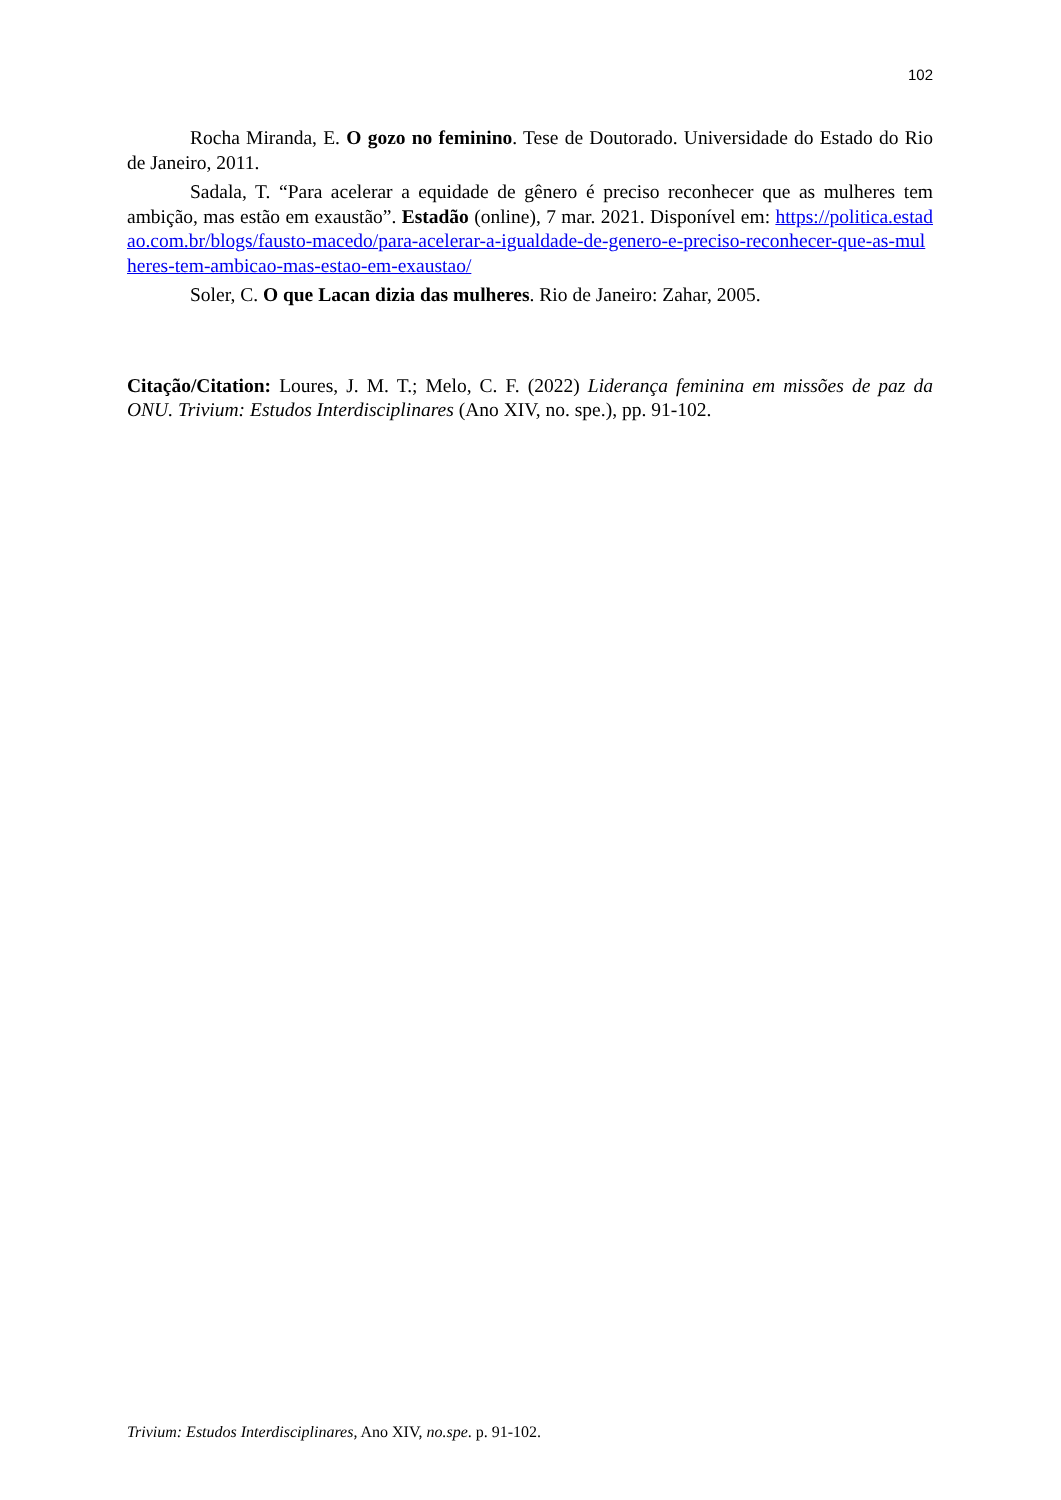102
Rocha Miranda, E. O gozo no feminino. Tese de Doutorado. Universidade do Estado do Rio de Janeiro, 2011.
Sadala, T. “Para acelerar a equidade de gênero é preciso reconhecer que as mulheres tem ambição, mas estão em exaustão”. Estadão (online), 7 mar. 2021. Disponível em: https://politica.estadao.com.br/blogs/fausto-macedo/para-acelerar-a-igualdade-de-genero-e-preciso-reconhecer-que-as-mulheres-tem-ambicao-mas-estao-em-exaustao/
Soler, C. O que Lacan dizia das mulheres. Rio de Janeiro: Zahar, 2005.
Citação/Citation: Loures, J. M. T.; Melo, C. F. (2022) Liderança feminina em missões de paz da ONU. Trivium: Estudos Interdisciplinares (Ano XIV, no. spe.), pp. 91-102.
Trivium: Estudos Interdisciplinares, Ano XIV, no.spe. p. 91-102.